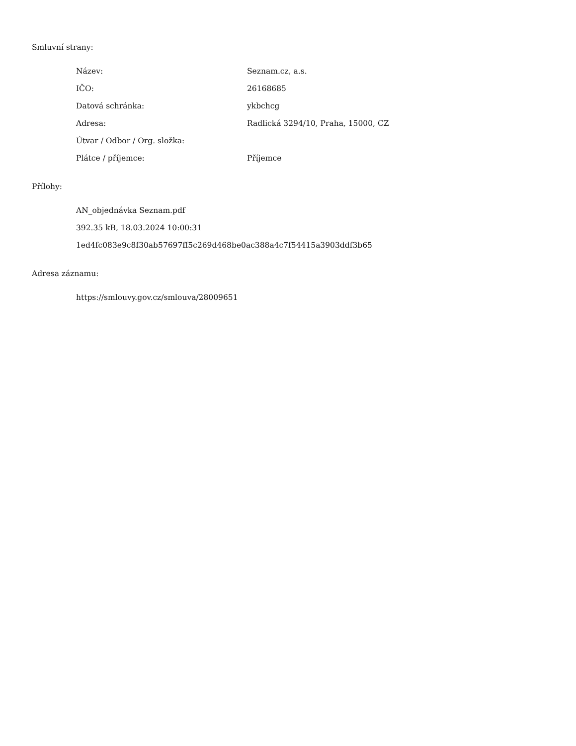Smluvní strany:
| Název: | Seznam.cz, a.s. |
| IČO: | 26168685 |
| Datová schránka: | ykbchcg |
| Adresa: | Radlická 3294/10, Praha, 15000, CZ |
| Útvar / Odbor / Org. složka: | |
| Plátce / příjemce: | Příjemce |
Přílohy:
AN_objednávka Seznam.pdf
392.35 kB, 18.03.2024 10:00:31
1ed4fc083e9c8f30ab57697ff5c269d468be0ac388a4c7f54415a3903ddf3b65
Adresa záznamu:
https://smlouvy.gov.cz/smlouva/28009651